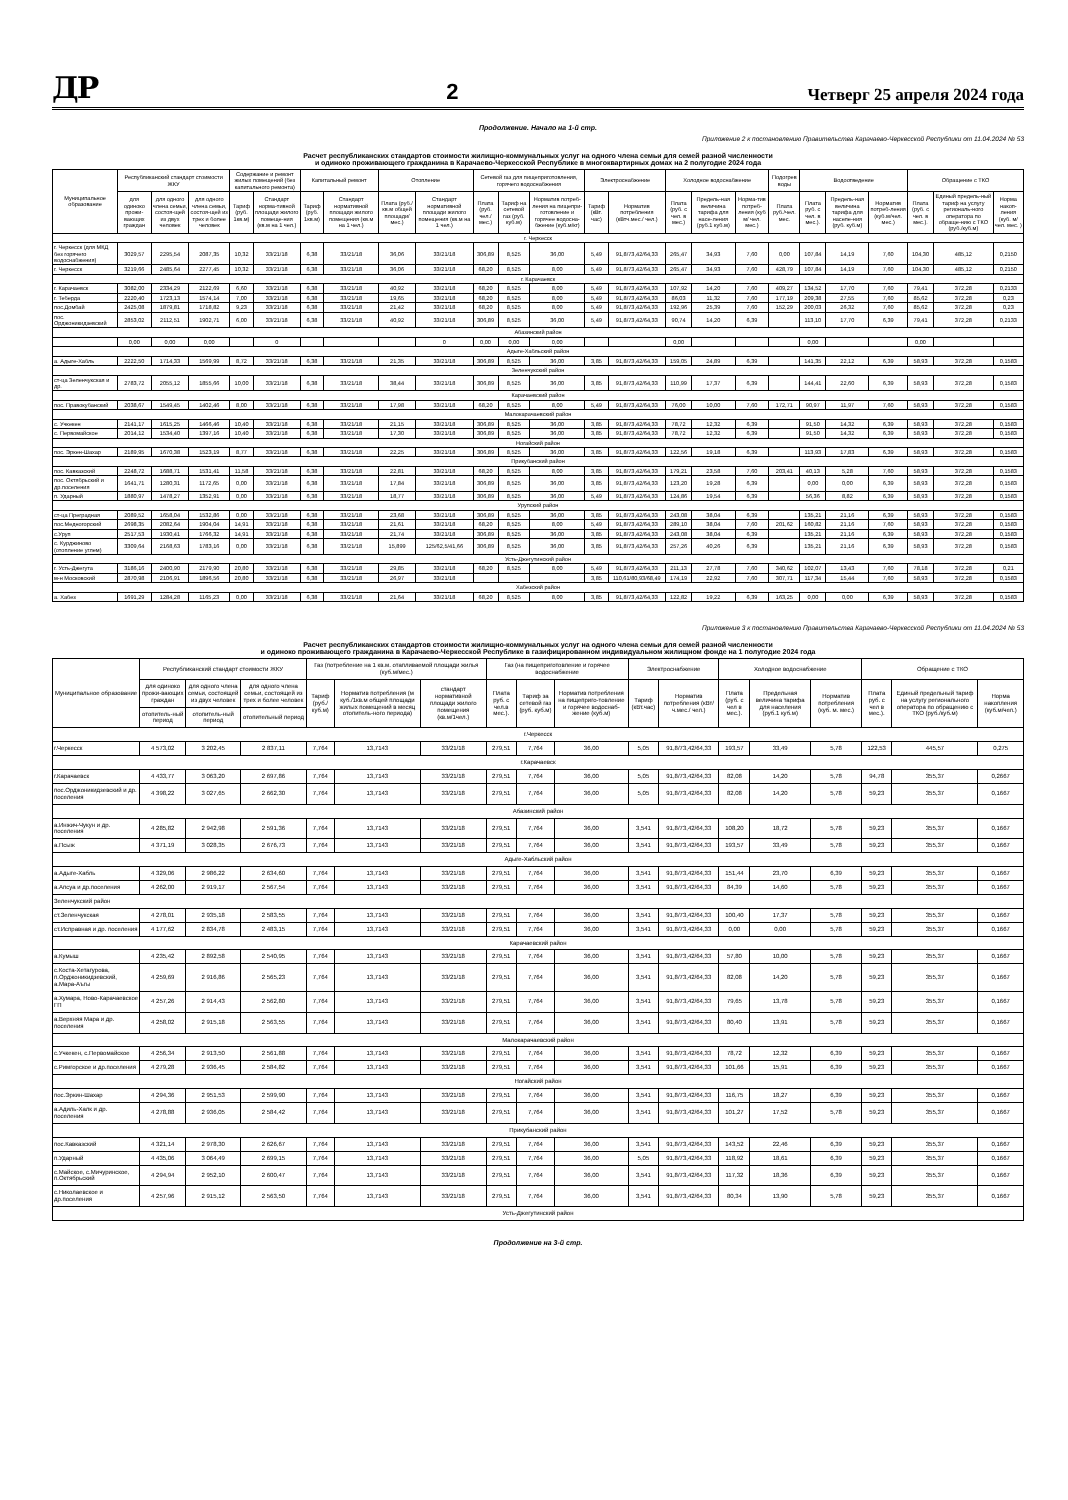ДР 2 Четверг 25 апреля 2024 года
Продолжение. Начало на 1-й стр.
Приложение 2 к постановлению Правительства Карачаево-Черкесской Республики от 11.04.2024 № 53
Расчет республиканских стандартов стоимости жилищно-коммунальных услуг на одного члена семьи для семей разной численности
и одиноко проживающего гражданина в Карачаево-Черкесской Республике в многоквартирных домах на 2 полугодие 2024 года
| Муниципальное образование | Республиканский стандарт стоимости ЖКУ | | | Содержание и ремонт жилых помещений (без капитального ремонта) | | Капитальный ремонт | | Отопление | | Сетевой газ для пищеприготовления, горячего водоснабжения | | | Электроснабжение | | Холодное водоснабжение | | | Подогрев воды | Водоотведение | | | Обращение с ТКО | | |
| --- | --- | --- | --- | --- | --- | --- | --- | --- | --- | --- | --- | --- | --- | --- | --- | --- | --- | --- | --- | --- | --- | --- | --- | --- |
| | для одиноко прожи-вающих граждан | для одного члена семьи, состоя-щей из двух человек | для одного члена семьи, состоя-щей из трех и более человек | Тариф (руб. 1кв.м) | Стандарт норма-тивной площади жилого помеще-ния (кв.м на 1 чел.) | Тариф (руб. 1кв.м) | Стандарт нормативной площади жилого помещения (кв.м на 1 чел.) | Плата (руб./кв.м общей площади/ мес.) | Стандарт нормативной площади жилого помещения (кв.м на 1 чел.) | Плата (руб. чел./ мес.) | Тариф на сетевой газ (руб. куб.м) | Норматив потреб-ления на пищепри-готовление и горячее водосна-бжение (куб.м/кг) | Тариф (кВт. час) | Норматив потребления (кВтч.мес./ чел.) | Плата (руб. с чел. в мес.) | Предель-ная величина тарифа для насе-ления (руб.1 куб.м) | Норма-тив потреб-ления (куб м/ чел. мес.) | Плата руб./чел. мес. | Плата руб. с чел. в мес.). | Предель-ная величина тарифа для населе-ния (руб. куб.м) | Норматив потреб-ления (куб.м/чел. мес.) | Плата (руб. с чел. в мес.). | Единый предель-ный тариф на услугу региональ-ного оператора по обраще-нию с ТКО (руб./куб.м) | Норма накоп-ления (куб. м/ чел. мес. ) |
| г. Черкесск | | | | | | | | | | | | | | | | | | | | | | | | |
| г. Черкесск (для МКД без горячего водоснабжения) | 3029,57 | 2295,54 | 2087,35 | 10,32 | 33/21/18 | 6,38 | 33/21/18 | 36,06 | 33/21/18 | 306,89 | 8,525 | 36,00 | 5,49 | 91,8/73,42/64,33 | 265,47 | 34,93 | 7,60 | 0,00 | 107,84 | 14,19 | 7,60 | 104,30 | 485,12 | 0,2150 |
| г. Черкесск | 3219,66 | 2485,64 | 2277,45 | 10,32 | 33/21/18 | 6,38 | 33/21/18 | 36,06 | 33/21/18 | 68,20 | 8,525 | 8,00 | 5,49 | 91,8/73,42/64,33 | 265,47 | 34,93 | 7,60 | 428,79 | 107,84 | 14,19 | 7,60 | 104,30 | 485,12 | 0,2150 |
| г. Карачаевск | | | | | | | | | | | | | | | | | | | | | | | | |
| г. Карачаевск | 3082,00 | 2334,29 | 2122,69 | 6,60 | 33/21/18 | 6,38 | 33/21/18 | 40,92 | 33/21/18 | 68,20 | 8,525 | 8,00 | 5,49 | 91,8/73,42/64,33 | 107,92 | 14,20 | 7,60 | 409,27 | 134,52 | 17,70 | 7,60 | 79,41 | 372,28 | 0,2133 |
| г. Теберда | 2220,40 | 1723,13 | 1574,14 | 7,00 | 33/21/18 | 6,38 | 33/21/18 | 19,65 | 33/21/18 | 68,20 | 8,525 | 8,00 | 5,49 | 91,8/73,42/64,33 | 86,03 | 11,32 | 7,60 | 177,19 | 209,38 | 27,55 | 7,60 | 85,62 | 372,28 | 0,23 |
| пос.Домбай | 2425,08 | 1879,81 | 1718,82 | 9,23 | 33/21/18 | 6,38 | 33/21/18 | 21,42 | 33/21/18 | 68,20 | 8,525 | 8,00 | 5,49 | 91,8/73,42/64,33 | 192,96 | 25,39 | 7,60 | 152,29 | 200,03 | 26,32 | 7,60 | 85,62 | 372,28 | 0,23 |
| пос. Орджоникидзевский | 2853,02 | 2112,51 | 1902,71 | 6,00 | 33/21/18 | 6,38 | 33/21/18 | 40,92 | 33/21/18 | 306,89 | 8,525 | 36,00 | 5,49 | 91,8/73,42/64,33 | 90,74 | 14,20 | 6,39 | | 113,10 | 17,70 | 6,39 | 79,41 | 372,28 | 0,2133 |
| Абазинский район | | | | | | | | | | | | | | | | | | | | | | | | |
| | 0,00 | 0,00 | 0,00 | | 0 | | | | 0 | 0,00 | 0,00 | 0,00 | | | 0,00 | | | | 0,00 | | | 0,00 | | |
| Адыге-Хабльский район | | | | | | | | | | | | | | | | | | | | | | | | |
| а. Адыге-Хабль | 2222,50 | 1714,33 | 1569,99 | 8,72 | 33/21/18 | 6,38 | 33/21/18 | 21,35 | 33/21/18 | 306,89 | 8,525 | 36,00 | 3,85 | 91,8/73,42/64,33 | 159,05 | 24,89 | 6,39 | | 141,35 | 22,12 | 6,39 | 58,93 | 372,28 | 0,1583 |
| Зеленчукский район | | | | | | | | | | | | | | | | | | | | | | | | |
| ст-ца Зеленчукская и др. | 2783,72 | 2055,12 | 1855,66 | 10,00 | 33/21/18 | 6,38 | 33/21/18 | 38,44 | 33/21/18 | 306,89 | 8,525 | 36,00 | 3,85 | 91,8/73,42/64,33 | 110,99 | 17,37 | 6,39 | | 144,41 | 22,60 | 6,39 | 58,93 | 372,28 | 0,1583 |
| Карачаевский район | | | | | | | | | | | | | | | | | | | | | | | | |
| пос. Правокубанский | 2038,67 | 1549,45 | 1402,46 | 8,00 | 33/21/18 | 6,38 | 33/21/18 | 17,98 | 33/21/18 | 68,20 | 8,525 | 8,00 | 5,49 | 91,8/73,42/64,33 | 76,00 | 10,00 | 7,60 | 172,71 | 90,97 | 11,97 | 7,60 | 58,93 | 372,28 | 0,1583 |
| Малокарачаевский район | | | | | | | | | | | | | | | | | | | | | | | | |
| с. Учкекен | 2141,17 | 1615,25 | 1466,46 | 10,40 | 33/21/18 | 6,38 | 33/21/18 | 21,15 | 33/21/18 | 306,89 | 8,525 | 36,00 | 3,85 | 91,8/73,42/64,33 | 78,72 | 12,32 | 6,39 | | 91,50 | 14,32 | 6,39 | 58,93 | 372,28 | 0,1583 |
| с. Первомайское | 2014,12 | 1534,40 | 1397,16 | 10,40 | 33/21/18 | 6,38 | 33/21/18 | 17,30 | 33/21/18 | 306,89 | 8,525 | 36,00 | 3,85 | 91,8/73,42/64,33 | 78,72 | 12,32 | 6,39 | | 91,50 | 14,32 | 6,39 | 58,93 | 372,28 | 0,1583 |
| Ногайский район | | | | | | | | | | | | | | | | | | | | | | | | |
| пос. Эркен-Шахар | 2189,95 | 1670,38 | 1523,19 | 8,77 | 33/21/18 | 6,38 | 33/21/18 | 22,25 | 33/21/18 | 306,89 | 8,525 | 36,00 | 3,85 | 91,8/73,42/64,33 | 122,56 | 19,18 | 6,39 | | 113,93 | 17,83 | 6,39 | 58,93 | 372,28 | 0,1583 |
| Прикубанский район | | | | | | | | | | | | | | | | | | | | | | | | |
| пос. Кавказский | 2248,72 | 1688,71 | 1531,41 | 11,58 | 33/21/18 | 6,38 | 33/21/18 | 22,81 | 33/21/18 | 68,20 | 8,525 | 8,00 | 3,85 | 91,8/73,42/64,33 | 179,21 | 23,58 | 7,60 | 203,41 | 40,13 | 5,28 | 7,60 | 58,93 | 372,28 | 0,1583 |
| пос. Октябрьский и др.поселения | 1641,71 | 1280,31 | 1172,65 | 0,00 | 33/21/18 | 6,38 | 33/21/18 | 17,84 | 33/21/18 | 306,89 | 8,525 | 36,00 | 3,85 | 91,8/73,42/64,33 | 123,20 | 19,28 | 6,39 | | 0,00 | 0,00 | 6,39 | 58,93 | 372,28 | 0,1583 |
| п. Ударный | 1880,97 | 1478,27 | 1352,91 | 0,00 | 33/21/18 | 6,38 | 33/21/18 | 18,77 | 33/21/18 | 306,89 | 8,525 | 36,00 | 5,49 | 91,8/73,42/64,33 | 124,86 | 19,54 | 6,39 | | 56,36 | 8,82 | 6,39 | 58,93 | 372,28 | 0,1583 |
| Урупский район | | | | | | | | | | | | | | | | | | | | | | | | |
| ст-ца Преградная | 2089,52 | 1658,04 | 1532,86 | 0,00 | 33/21/18 | 6,38 | 33/21/18 | 23,68 | 33/21/18 | 306,89 | 8,525 | 36,00 | 3,85 | 91,8/73,42/64,33 | 243,08 | 38,04 | 6,39 | | 135,21 | 21,16 | 6,39 | 58,93 | 372,28 | 0,1583 |
| пос.Медногорский | 2698,35 | 2082,64 | 1904,04 | 14,91 | 33/21/18 | 6,38 | 33/21/18 | 21,61 | 33/21/18 | 68,20 | 8,525 | 8,00 | 5,49 | 91,8/73,42/64,33 | 289,10 | 38,04 | 7,60 | 201,62 | 160,82 | 21,16 | 7,60 | 58,93 | 372,28 | 0,1583 |
| с.Уруп | 2517,53 | 1930,41 | 1766,32 | 14,91 | 33/21/18 | 6,38 | 33/21/18 | 21,74 | 33/21/18 | 306,89 | 8,525 | 36,00 | 3,85 | 91,8/73,42/64,33 | 243,08 | 38,04 | 6,39 | | 135,21 | 21,16 | 6,39 | 58,93 | 372,28 | 0,1583 |
| с. Курджиново (отопление углем) | 3309,64 | 2168,63 | 1783,16 | 0,00 | 33/21/18 | 6,38 | 33/21/18 | 15,899 | 125/62,5/41,66 | 306,89 | 8,525 | 36,00 | 3,85 | 91,8/73,42/64,33 | 257,26 | 40,26 | 6,39 | | 135,21 | 21,16 | 6,39 | 58,93 | 372,28 | 0,1583 |
| Усть-Джегутинский район | | | | | | | | | | | | | | | | | | | | | | | | |
| г. Усть-Джегута | 3186,16 | 2400,90 | 2179,90 | 20,80 | 33/21/18 | 6,38 | 33/21/18 | 29,85 | 33/21/18 | 68,20 | 8,525 | 8,00 | 5,49 | 91,8/73,42/64,33 | 211,13 | 27,78 | 7,60 | 340,62 | 102,07 | 13,43 | 7,60 | 78,18 | 372,28 | 0,21 |
| м-н Московский | 2870,98 | 2106,91 | 1896,56 | 20,80 | 33/21/18 | 6,38 | 33/21/18 | 26,97 | 33/21/18 | | | | 3,85 | 110,61/80,93/68,49 | 174,19 | 22,92 | 7,60 | 307,71 | 117,34 | 15,44 | 7,60 | 58,93 | 372,28 | 0,1583 |
| Хабезский район | | | | | | | | | | | | | | | | | | | | | | | | |
| а. Хабез | 1691,29 | 1284,28 | 1165,23 | 0,00 | 33/21/18 | 6,38 | 33/21/18 | 21,64 | 33/21/18 | 68,20 | 8,525 | 8,00 | 3,85 | 91,8/73,42/64,33 | 122,82 | 19,22 | 6,39 | 163,25 | 0,00 | 0,00 | 6,39 | 58,93 | 372,28 | 0,1583 |
Приложение 3 к постановлению Правительства Карачаево-Черкесской Республики от 11.04.2024 № 53
Расчет республиканских стандартов стоимости жилищно-коммунальных услуг на одного члена семьи для семей разной численности
и одиноко проживающего гражданина в Карачаево-Черкесской Республике в газифицированном индивидуальном жилищном фонде на 1 полугодие 2024 года
| Муниципальное образование | Республиканский стандарт стоимости ЖКУ | | | Газ (потребление на 1 кв.м. отапливаемой площади жилья (куб.м/мес.) | | | Газ (на пищеприготовление и горячее водоснабжение | | | Электроснабжение | | Холодное водоснабжение | | | Обращение с ТКО | | |
| --- | --- | --- | --- | --- | --- | --- | --- | --- | --- | --- | --- | --- | --- | --- | --- | --- | --- |
| | для одиноко прожи-вающих граждан | для одного члена семьи, состоящей из двух человек | для одного члена семьи, состоящей из трех и более человек | Тариф (руб./ куб.м) | Норматив потребления (м куб./1кв.м общей площади жилых помещений в месяц отопитель-ного периода) | стандарт нормативной площади жилого помещения (кв.м/1чел.) | Плата руб. с чел.в мес.). | Тариф за сетевой газ (руб. куб.м) | Норматив потребления на пищеприго-товление и горячее водоснаб-жение (куб.м) | Тариф (кВт.час) | Норматив потребления (кВт/ч.мес./ чел.) | Плата (руб. с чел в мес.). | Предельная величина тарифа для населения (руб.1 куб.м) | Норматив потребления (куб. м. мес.) | Плата руб. с чел в мес.). | Единый предельный тариф на услугу регионального оператора по обращению с ТКО (руб./куб.м) | Норма накопления (куб.м/чел.) |
| | отопитель-ный период | отопитель-ный период | отопительный период | | | | | | | | | | | | | | |
| г.Черкесск | | | | | | | | | | | | | | | | | |
| г.Черкесск | 4 573,02 | 3 202,45 | 2 837,11 | 7,764 | 13,7143 | 33/21/18 | 279,51 | 7,764 | 36,00 | 5,05 | 91,8/73,42/64,33 | 193,57 | 33,49 | 5,78 | 122,53 | 445,57 | 0,275 |
| г.Карачаевск | | | | | | | | | | | | | | | | | |
| г.Карачаевск | 4 433,77 | 3 063,20 | 2 697,86 | 7,764 | 13,7143 | 33/21/18 | 279,51 | 7,764 | 36,00 | 5,05 | 91,8/73,42/64,33 | 82,08 | 14,20 | 5,78 | 94,78 | 355,37 | 0,2667 |
| пос.Орджоникидзевский и др. поселения | 4 398,22 | 3 027,65 | 2 662,30 | 7,764 | 13,7143 | 33/21/18 | 279,51 | 7,764 | 36,00 | 5,05 | 91,8/73,42/64,33 | 82,08 | 14,20 | 5,78 | 59,23 | 355,37 | 0,1667 |
| Абазинский район | | | | | | | | | | | | | | | | | |
| а.Инжич-Чукун и др. поселения | 4 285,82 | 2 942,98 | 2 591,36 | 7,764 | 13,7143 | 33/21/18 | 279,51 | 7,764 | 36,00 | 3,541 | 91,8/73,42/64,33 | 108,20 | 18,72 | 5,78 | 59,23 | 355,37 | 0,1667 |
| а.Псыж | 4 371,19 | 3 028,35 | 2 676,73 | 7,764 | 13,7143 | 33/21/18 | 279,51 | 7,764 | 36,00 | 3,541 | 91,8/73,42/64,33 | 193,57 | 33,49 | 5,78 | 59,23 | 355,37 | 0,1667 |
| Адыге-Хабльский район | | | | | | | | | | | | | | | | | |
| а.Адыге-Хабль | 4 329,06 | 2 986,22 | 2 634,60 | 7,764 | 13,7143 | 33/21/18 | 279,51 | 7,764 | 36,00 | 3,541 | 91,8/73,42/64,33 | 151,44 | 23,70 | 6,39 | 59,23 | 355,37 | 0,1667 |
| а.Апсуа и др.поселения | 4 262,00 | 2 919,17 | 2 567,54 | 7,764 | 13,7143 | 33/21/18 | 279,51 | 7,764 | 36,00 | 3,541 | 91,8/73,42/64,33 | 84,39 | 14,60 | 5,78 | 59,23 | 355,37 | 0,1667 |
| Зеленчукский район | | | | | | | | | | | | | | | | | |
| ст.Зеленчукская | 4 278,01 | 2 935,18 | 2 583,55 | 7,764 | 13,7143 | 33/21/18 | 279,51 | 7,764 | 36,00 | 3,541 | 91,8/73,42/64,33 | 100,40 | 17,37 | 5,78 | 59,23 | 355,37 | 0,1667 |
| ст.Исправная и др. поселения | 4 177,62 | 2 834,78 | 2 483,15 | 7,764 | 13,7143 | 33/21/18 | 279,51 | 7,764 | 36,00 | 3,541 | 91,8/73,42/64,33 | 0,00 | 0,00 | 5,78 | 59,23 | 355,37 | 0,1667 |
| Карачаевский район | | | | | | | | | | | | | | | | | |
| а.Кумыш | 4 235,42 | 2 892,58 | 2 540,95 | 7,764 | 13,7143 | 33/21/18 | 279,51 | 7,764 | 36,00 | 3,541 | 91,8/73,42/64,33 | 57,80 | 10,00 | 5,78 | 59,23 | 355,37 | 0,1667 |
| с.Коста-Хетагурова, п.Орджоникидзевский, а.Мара-Аъгы | 4 259,69 | 2 916,86 | 2 565,23 | 7,764 | 13,7143 | 33/21/18 | 279,51 | 7,764 | 36,00 | 3,541 | 91,8/73,42/64,33 | 82,08 | 14,20 | 5,78 | 59,23 | 355,37 | 0,1667 |
| а.Хумара, Ново-Карачаевское ГП | 4 257,26 | 2 914,43 | 2 562,80 | 7,764 | 13,7143 | 33/21/18 | 279,51 | 7,764 | 36,00 | 3,541 | 91,8/73,42/64,33 | 79,65 | 13,78 | 5,78 | 59,23 | 355,37 | 0,1667 |
| а.Верхняя Мара и др. поселения | 4 258,02 | 2 915,18 | 2 563,55 | 7,764 | 13,7143 | 33/21/18 | 279,51 | 7,764 | 36,00 | 3,541 | 91,8/73,42/64,33 | 80,40 | 13,91 | 5,78 | 59,23 | 355,37 | 0,1667 |
| Малокарачаевский район | | | | | | | | | | | | | | | | | |
| с.Учкекен, с.Первомайское | 4 256,34 | 2 913,50 | 2 561,88 | 7,764 | 13,7143 | 33/21/18 | 279,51 | 7,764 | 36,00 | 3,541 | 91,8/73,42/64,33 | 78,72 | 12,32 | 6,39 | 59,23 | 355,37 | 0,1667 |
| с.Римгорское и др.поселения | 4 279,28 | 2 936,45 | 2 584,82 | 7,764 | 13,7143 | 33/21/18 | 279,51 | 7,764 | 36,00 | 3,541 | 91,8/73,42/64,33 | 101,66 | 15,91 | 6,39 | 59,23 | 355,37 | 0,1667 |
| Ногайский район | | | | | | | | | | | | | | | | | |
| пос.Эркин-Шахар | 4 294,36 | 2 951,53 | 2 599,90 | 7,764 | 13,7143 | 33/21/18 | 279,51 | 7,764 | 36,00 | 3,541 | 91,8/73,42/64,33 | 116,75 | 18,27 | 6,39 | 59,23 | 355,37 | 0,1667 |
| а.Адиль-Халк и др. поселения | 4 278,88 | 2 936,05 | 2 584,42 | 7,764 | 13,7143 | 33/21/18 | 279,51 | 7,764 | 36,00 | 3,541 | 91,8/73,42/64,33 | 101,27 | 17,52 | 5,78 | 59,23 | 355,37 | 0,1667 |
| Прикубанский район | | | | | | | | | | | | | | | | | |
| пос.Кавказский | 4 321,14 | 2 978,30 | 2 626,67 | 7,764 | 13,7143 | 33/21/18 | 279,51 | 7,764 | 36,00 | 3,541 | 91,8/73,42/64,33 | 143,52 | 22,46 | 6,39 | 59,23 | 355,37 | 0,1667 |
| п.Ударный | 4 435,06 | 3 064,49 | 2 699,15 | 7,764 | 13,7143 | 33/21/18 | 279,51 | 7,764 | 36,00 | 5,05 | 91,8/73,42/64,33 | 118,92 | 18,61 | 6,39 | 59,23 | 355,37 | 0,1667 |
| с.Майское, с.Мичуринское, п.Октябрьский | 4 294,94 | 2 952,10 | 2 600,47 | 7,764 | 13,7143 | 33/21/18 | 279,51 | 7,764 | 36,00 | 3,541 | 91,8/73,42/64,33 | 117,32 | 18,36 | 6,39 | 59,23 | 355,37 | 0,1667 |
| с.Николаевское и др.поселения | 4 257,96 | 2 915,12 | 2 563,50 | 7,764 | 13,7143 | 33/21/18 | 279,51 | 7,764 | 36,00 | 3,541 | 91,8/73,42/64,33 | 80,34 | 13,90 | 5,78 | 59,23 | 355,37 | 0,1667 |
| Усть-Джегутинский район | | | | | | | | | | | | | | | | | |
Продолжение на 3-й стр.